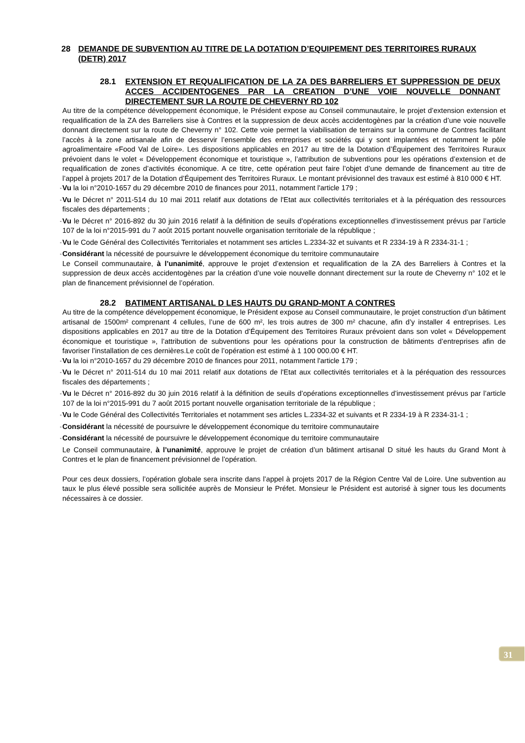28 DEMANDE DE SUBVENTION AU TITRE DE LA DOTATION D’EQUIPEMENT DES TERRITOIRES RURAUX (DETR) 2017
28.1 EXTENSION ET REQUALIFICATION DE LA ZA DES BARRELIERS ET SUPPRESSION DE DEUX ACCES ACCIDENTOGENES PAR LA CREATION D’UNE VOIE NOUVELLE DONNANT DIRECTEMENT SUR LA ROUTE DE CHEVERNY RD 102
Au titre de la compétence développement économique, le Président expose au Conseil communautaire, le projet d’extension extension et requalification de la ZA des Barreliers sise à Contres et la suppression de deux accès accidentogènes par la création d’une voie nouvelle donnant directement sur la route de Cheverny n° 102. Cette voie permet la viabilisation de terrains sur la commune de Contres facilitant l’accès à la zone artisanale afin de desservir l’ensemble des entreprises et sociétés qui y sont implantées et notamment le pôle agroalimentaire «Food Val de Loire». Les dispositions applicables en 2017 au titre de la Dotation d’Équipement des Territoires Ruraux prévoient dans le volet « Développement économique et touristique », l’attribution de subventions pour les opérations d’extension et de requalification de zones d’activités économique. A ce titre, cette opération peut faire l’objet d’une demande de financement au titre de l’appel à projets 2017 de la Dotation d’Équipement des Territoires Ruraux. Le montant prévisionnel des travaux est estimé à 810 000 € HT.
-
Vu la loi n°2010-1657 du 29 décembre 2010 de finances pour 2011, notamment l'article 179 ;
-
Vu le Décret n° 2011-514 du 10 mai 2011 relatif aux dotations de l'Etat aux collectivités territoriales et à la péréquation des ressources fiscales des départements ;
-
Vu le Décret n° 2016-892 du 30 juin 2016 relatif à la définition de seuils d’opérations exceptionnelles d’investissement prévus par l’article 107 de la loi n°2015-991 du 7 août 2015 portant nouvelle organisation territoriale de la république ;
-
Vu le Code Général des Collectivités Territoriales et notamment ses articles L.2334-32 et suivants et R 2334-19 à R 2334-31-1 ;
-
Considérant la nécessité de poursuivre le développement économique du territoire communautaire
Le Conseil communautaire, à l’unanimité, approuve le projet d’extension et requalification de la ZA des Barreliers à Contres et la suppression de deux accès accidentogènes par la création d’une voie nouvelle donnant directement sur la route de Cheverny n° 102 et le plan de financement prévisionnel de l’opération.
28.2 BATIMENT ARTISANAL D LES HAUTS DU GRAND-MONT A CONTRES
Au titre de la compétence développement économique, le Président expose au Conseil communautaire, le projet construction d’un bâtiment artisanal de 1500m² comprenant 4 cellules, l’une de 600 m², les trois autres de 300 m² chacune, afin d’y installer 4 entreprises. Les dispositions applicables en 2017 au titre de la Dotation d’Équipement des Territoires Ruraux prévoient dans son volet « Développement économique et touristique », l’attribution de subventions pour les opérations pour la construction de bâtiments d’entreprises afin de favoriser l’installation de ces dernières.Le coût de l’opération est estimé à 1 100 000.00 € HT.
-
Vu la loi n°2010-1657 du 29 décembre 2010 de finances pour 2011, notamment l'article 179 ;
-
Vu le Décret n° 2011-514 du 10 mai 2011 relatif aux dotations de l'Etat aux collectivités territoriales et à la péréquation des ressources fiscales des départements ;
-
Vu le Décret n° 2016-892 du 30 juin 2016 relatif à la définition de seuils d’opérations exceptionnelles d’investissement prévus par l’article 107 de la loi n°2015-991 du 7 août 2015 portant nouvelle organisation territoriale de la république ;
-
Vu le Code Général des Collectivités Territoriales et notamment ses articles L.2334-32 et suivants et R 2334-19 à R 2334-31-1 ;
-
Considérant la nécessité de poursuivre le développement économique du territoire communautaire
-
Considérant la nécessité de poursuivre le développement économique du territoire communautaire
Le Conseil communautaire, à l’unanimité, approuve le projet de création d’un bâtiment artisanal D situé les hauts du Grand Mont à Contres et le plan de financement prévisionnel de l’opération.
Pour ces deux dossiers, l’opération globale sera inscrite dans l’appel à projets 2017 de la Région Centre Val de Loire. Une subvention au taux le plus élevé possible sera sollicitée auprès de Monsieur le Préfet. Monsieur le Président est autorisé à signer tous les documents nécessaires à ce dossier.
31